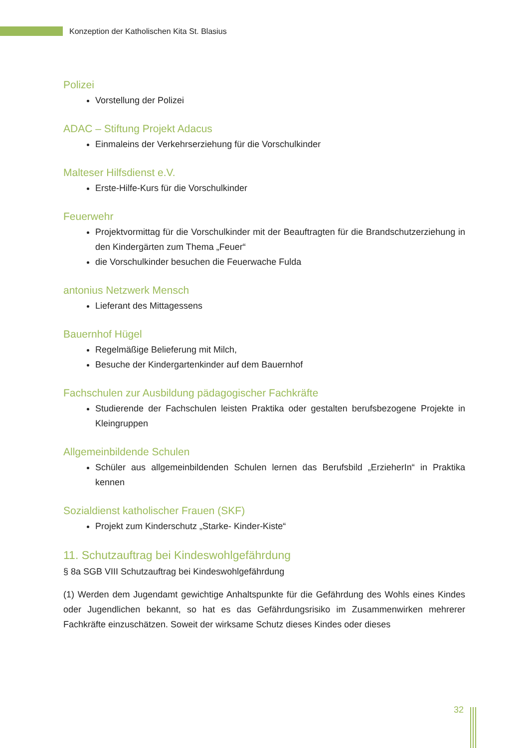Konzeption der Katholischen Kita St. Blasius
Polizei
Vorstellung der Polizei
ADAC – Stiftung Projekt Adacus
Einmaleins der Verkehrserziehung für die Vorschulkinder
Malteser Hilfsdienst e.V.
Erste-Hilfe-Kurs für die Vorschulkinder
Feuerwehr
Projektvormittag für die Vorschulkinder mit der Beauftragten für die Brandschutzerziehung in den Kindergärten zum Thema „Feuer“
die Vorschulkinder besuchen die Feuerwache Fulda
antonius Netzwerk Mensch
Lieferant des Mittagessens
Bauernhof Hügel
Regelmäßige Belieferung mit Milch,
Besuche der Kindergartenkinder auf dem Bauernhof
Fachschulen zur Ausbildung pädagogischer Fachkräfte
Studierende der Fachschulen leisten Praktika oder gestalten berufsbezogene Projekte in Kleingruppen
Allgemeinbildende Schulen
Schüler aus allgemeinbildenden Schulen lernen das Berufsbild „ErzieherIn“ in Praktika kennen
Sozialdienst katholischer Frauen (SKF)
Projekt zum Kinderschutz „Starke- Kinder-Kiste“
11. Schutzauftrag bei Kindeswohlgefährdung
§ 8a SGB VIII Schutzauftrag bei Kindeswohlgefährdung
(1) Werden dem Jugendamt gewichtige Anhaltspunkte für die Gefährdung des Wohls eines Kindes oder Jugendlichen bekannt, so hat es das Gefährdungsrisiko im Zusammenwirken mehrerer Fachkräfte einzuschätzen. Soweit der wirksame Schutz dieses Kindes oder dieses
32